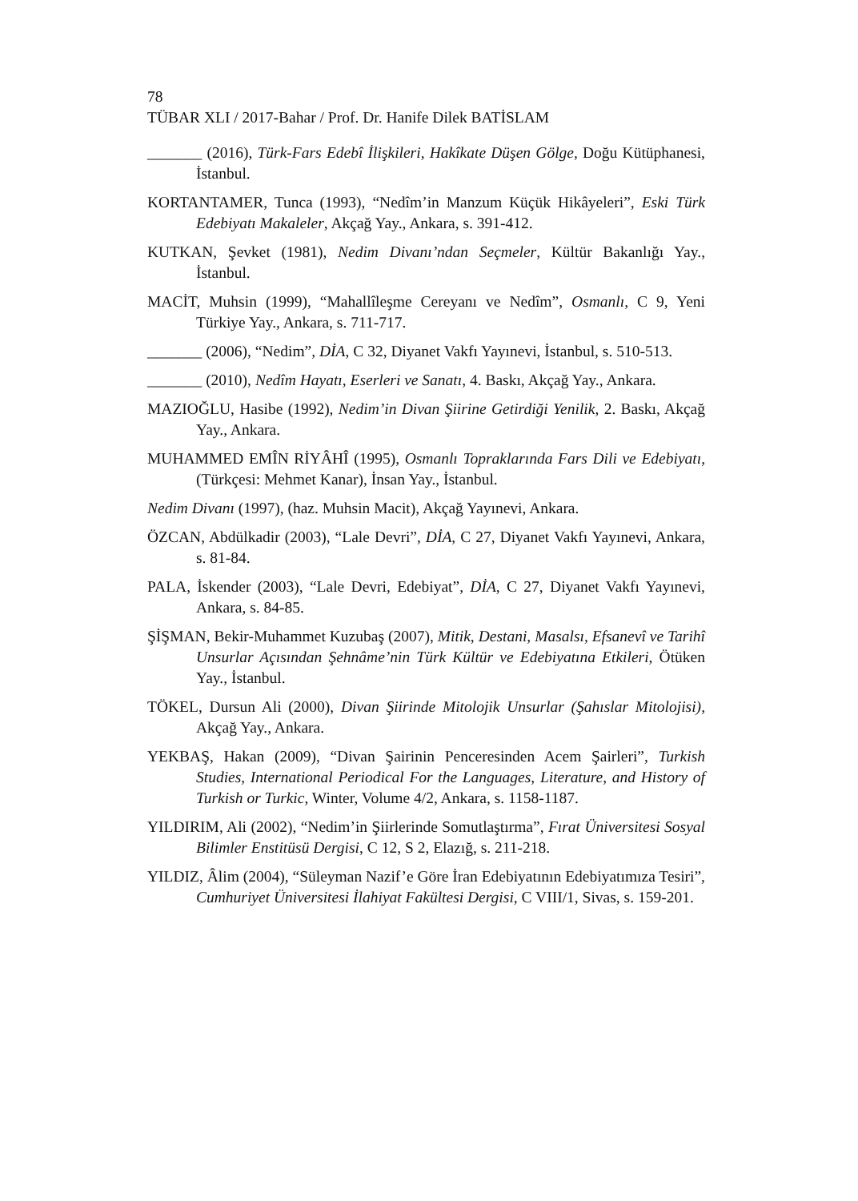78
TÜBAR XLI / 2017-Bahar / Prof. Dr. Hanife Dilek BATİSLAM
_______ (2016), Türk-Fars Edebî İlişkileri, Hakîkate Düşen Gölge, Doğu Kütüphanesi, İstanbul.
KORTANTAMER, Tunca (1993), “Nedîm’in Manzum Küçük Hikâyeleri”, Eski Türk Edebiyatı Makaleler, Akçağ Yay., Ankara, s. 391-412.
KUTKAN, Şevket (1981), Nedim Divanı’ndan Seçmeler, Kültür Bakanlığı Yay., İstanbul.
MACİT, Muhsin (1999), “Mahallîleşme Cereyanı ve Nedîm”, Osmanlı, C 9, Yeni Türkiye Yay., Ankara, s. 711-717.
_______ (2006), “Nedim”, DİA, C 32, Diyanet Vakfı Yayınevi, İstanbul, s. 510-513.
_______ (2010), Nedîm Hayatı, Eserleri ve Sanatı, 4. Baskı, Akçağ Yay., Ankara.
MAZIOĞLU, Hasibe (1992), Nedim’in Divan Şiirine Getirdiği Yenilik, 2. Baskı, Akçağ Yay., Ankara.
MUHAMMED EMÎN RİYÂHÎ (1995), Osmanlı Topraklarında Fars Dili ve Edebiyatı, (Türkçesi: Mehmet Kanar), İnsan Yay., İstanbul.
Nedim Divanı (1997), (haz. Muhsin Macit), Akçağ Yayınevi, Ankara.
ÖZCAN, Abdülkadir (2003), “Lale Devri”, DİA, C 27, Diyanet Vakfı Yayınevi, Ankara, s. 81-84.
PALA, İskender (2003), “Lale Devri, Edebiyat”, DİA, C 27, Diyanet Vakfı Yayınevi, Ankara, s. 84-85.
ŞİŞMAN, Bekir-Muhammet Kuzubaş (2007), Mitik, Destani, Masalsı, Efsanevî ve Tarihî Unsurlar Açısından Şehnâme’nin Türk Kültür ve Edebiyatına Etkileri, Ötüken Yay., İstanbul.
TÖKEL, Dursun Ali (2000), Divan Şiirinde Mitolojik Unsurlar (Şahıslar Mitolojisi), Akçağ Yay., Ankara.
YEKBAŞ, Hakan (2009), “Divan Şairinin Penceresinden Acem Şairleri”, Turkish Studies, International Periodical For the Languages, Literature, and History of Turkish or Turkic, Winter, Volume 4/2, Ankara, s. 1158-1187.
YILDIRIM, Ali (2002), “Nedim’in Şiirlerinde Somutlaştırma”, Fırat Üniversitesi Sosyal Bilimler Enstitüsü Dergisi, C 12, S 2, Elazığ, s. 211-218.
YILDIZ, Âlim (2004), “Süleyman Nazif’e Göre İran Edebiyatının Edebiyatımıza Tesiri”, Cumhuriyet Üniversitesi İlahiyat Fakültesi Dergisi, C VIII/1, Sivas, s. 159-201.